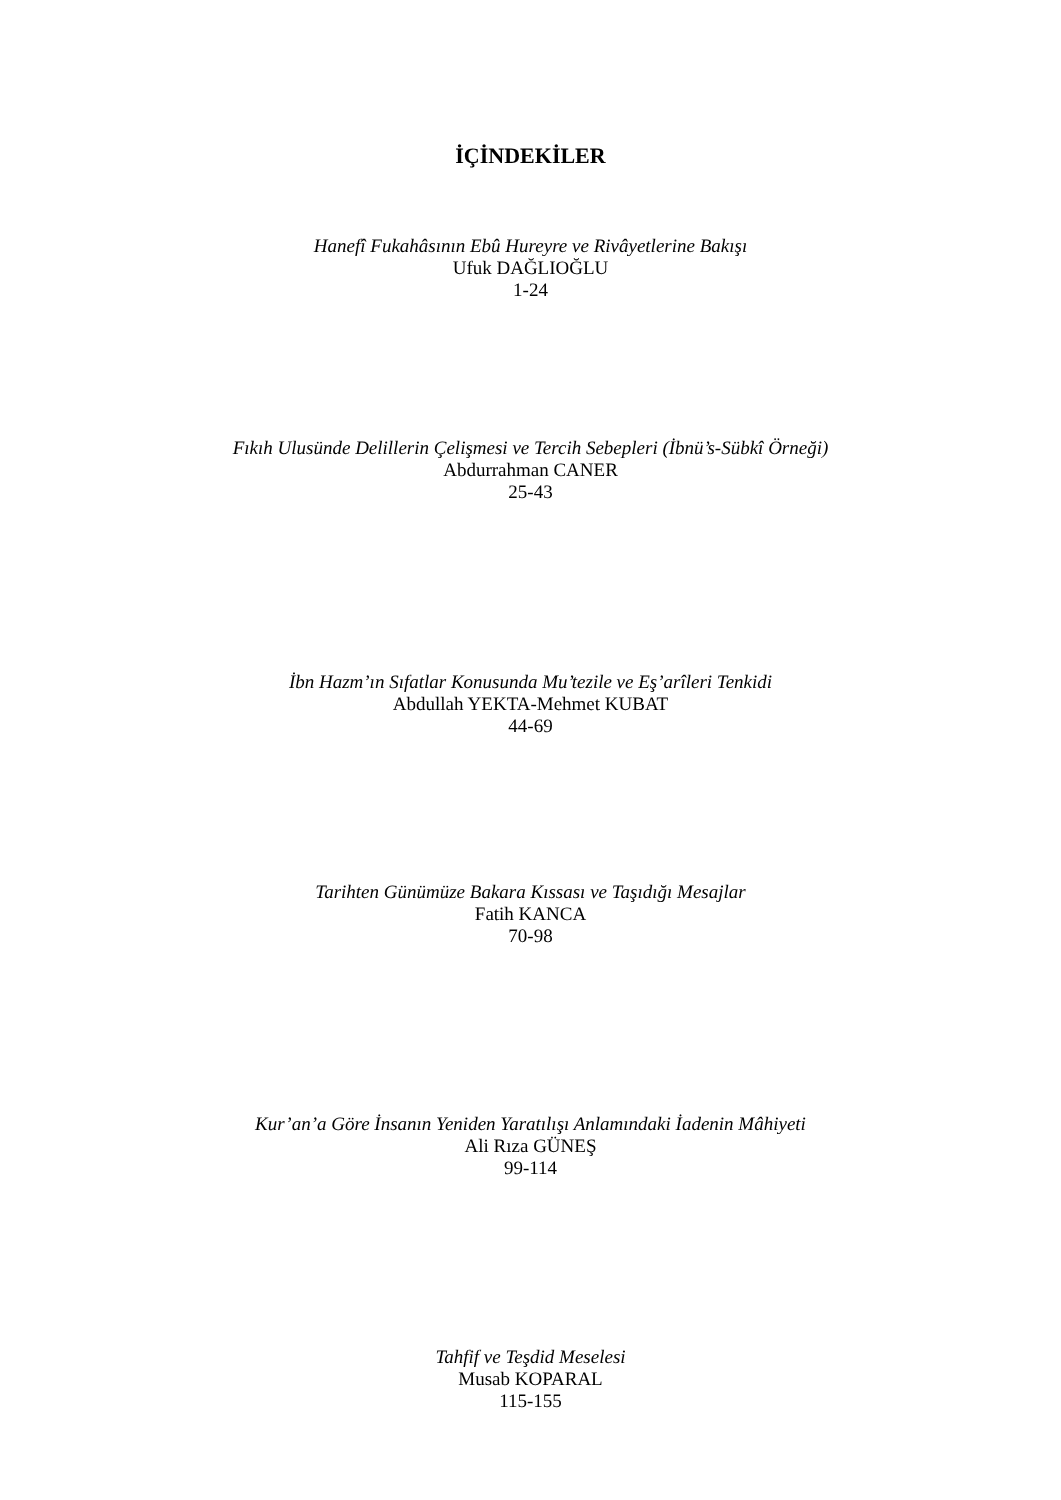İÇİNDEKİLER
Hanefî Fukahâsının Ebû Hureyre ve Rivâyetlerine Bakışı
Ufuk DAĞLIOĞLU
1-24
Fıkıh Ulusünde Delillerin Çelişmesi ve Tercih Sebepleri (İbnü’s-Sübkî Örneği)
Abdurrahman CANER
25-43
İbn Hazm’ın Sıfatlar Konusunda Mu’tezile ve Eş’arîleri Tenkidi
Abdullah YEKTA-Mehmet KUBAT
44-69
Tarihten Günümüze Bakara Kıssası ve Taşıdığı Mesajlar
Fatih KANCA
70-98
Kur’an’a Göre İnsanın Yeniden Yaratılışı Anlamındaki İadenin Mâhiyeti
Ali Rıza GÜNEŞ
99-114
Tahfif ve Teşdid Meselesi
Musab KOPARAL
115-155